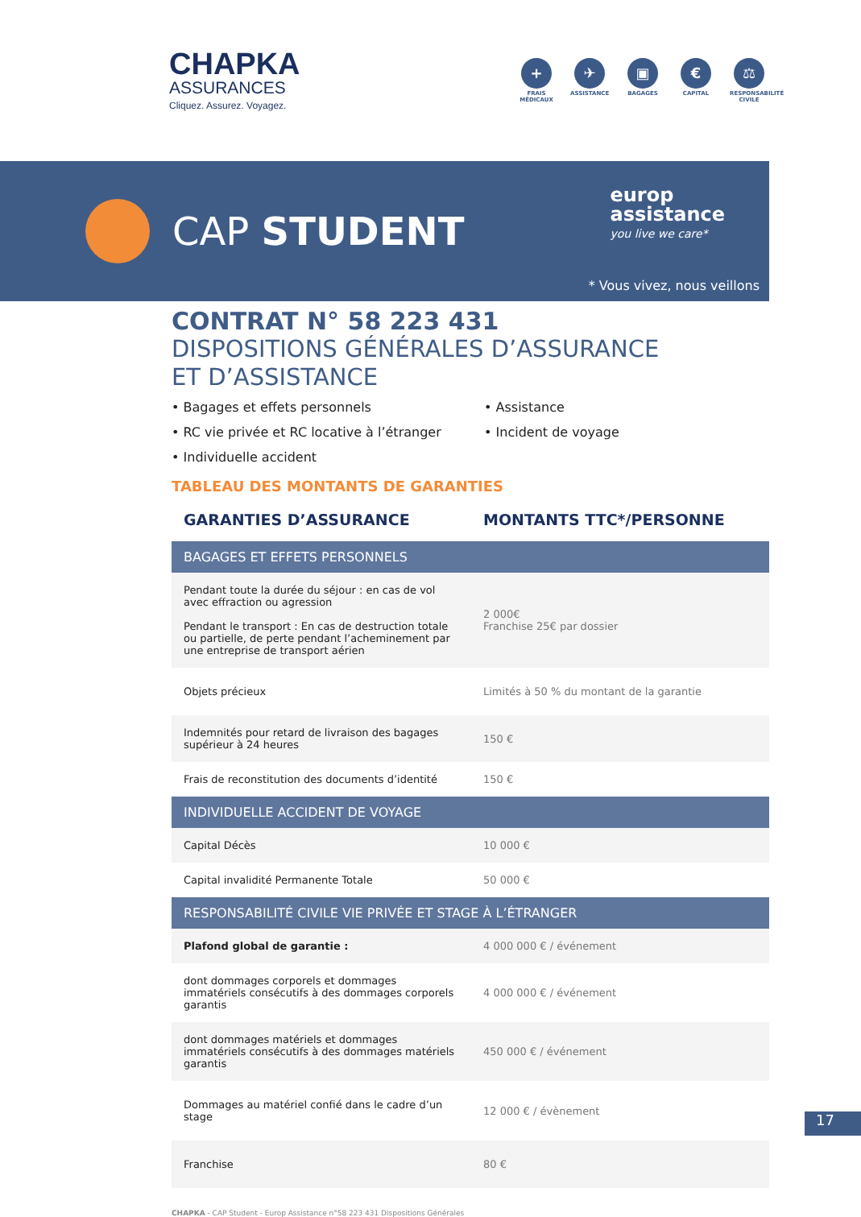CHAPKA
ASSURANCES
Cliquez. Assurez. Voyagez.
+
FRAIS MÉDICAUX
✈
ASSISTANCE
▣
BAGAGES
€
CAPITAL
⚖
RESPONSABILITÉ CIVILE
CAP STUDENT
europ
assistance
you live we care*
* Vous vivez, nous veillons
CONTRAT N° 58 223 431
DISPOSITIONS GÉNÉRALES D’ASSURANCE
ET D’ASSISTANCE
• Bagages et effets personnels
• Assistance
• RC vie privée et RC locative à l’étranger
• Incident de voyage
• Individuelle accident
TABLEAU DES MONTANTS DE GARANTIES
| GARANTIES D’ASSURANCE | MONTANTS TTC*/PERSONNE |
| --- | --- |
| BAGAGES ET EFFETS PERSONNELS | |
| Pendant toute la durée du séjour : en cas de vol avec effraction ou agression Pendant le transport : En cas de destruction totale ou partielle, de perte pendant l’acheminement par une entreprise de transport aérien | 2 000€ Franchise 25€ par dossier |
| Objets précieux | Limités à 50 % du montant de la garantie |
| Indemnités pour retard de livraison des bagages supérieur à 24 heures | 150 € |
| Frais de reconstitution des documents d’identité | 150 € |
| INDIVIDUELLE ACCIDENT DE VOYAGE | |
| Capital Décès | 10 000 € |
| Capital invalidité Permanente Totale | 50 000 € |
| RESPONSABILITÉ CIVILE VIE PRIVÉE ET STAGE À L’ÉTRANGER | |
| Plafond global de garantie : | 4 000 000 € / événement |
| dont dommages corporels et dommages immatériels consécutifs à des dommages corporels garantis | 4 000 000 € / événement |
| dont dommages matériels et dommages immatériels consécutifs à des dommages matériels garantis | 450 000 € / événement |
| Dommages au matériel confié dans le cadre d’un stage | 12 000 € / évènement |
| Franchise | 80 € |
CHAPKA - CAP Student - Europ Assistance n°58 223 431 Dispositions Générales
17